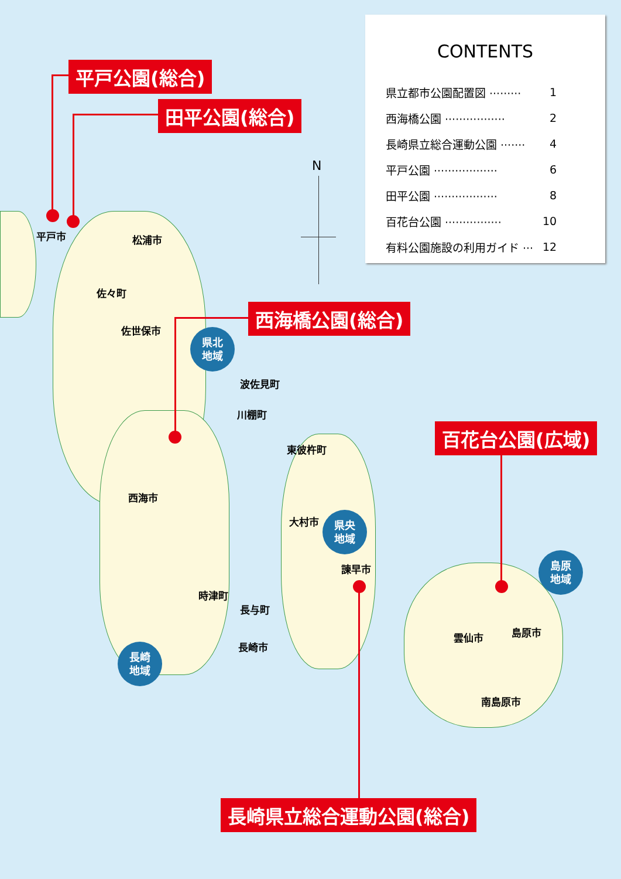CONTENTS
| 県立都市公園配置図 ········· | 1 |
| 西海橋公園 ················· | 2 |
| 長崎県立総合運動公園 ······· | 4 |
| 平戸公園 ·················· | 6 |
| 田平公園 ·················· | 8 |
| 百花台公園 ················ | 10 |
| 有料公園施設の利用ガイド ··· | 12 |
N
平戸公園(総合)
田平公園(総合)
西海橋公園(総合)
百花台公園(広域)
長崎県立総合運動公園(総合)
平戸市 松浦市
佐々町
佐世保市
波佐見町
川棚町
東彼杵町
西海市
大村市
諫早市
時津町
長与町
長崎市
雲仙市 島原市
南島原市
県北
地域
県央
地域
島原
地域
長崎
地域